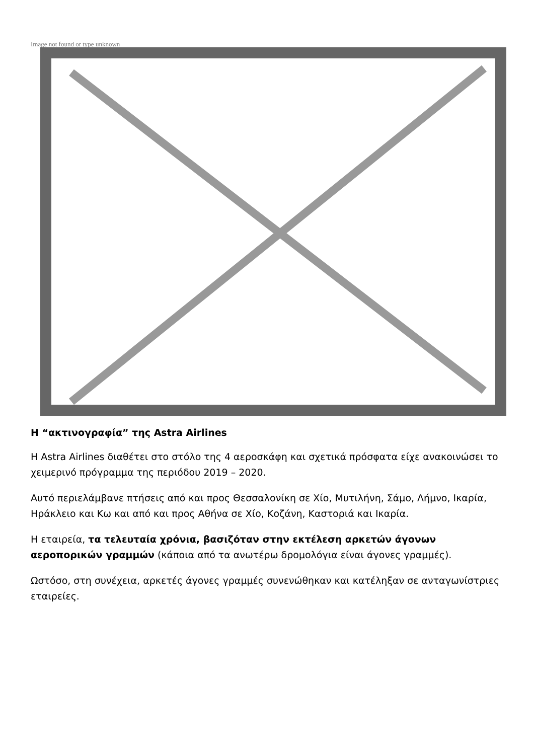Image not found or type unknown
Η “ακτινογραφία” της Astra Airlines
Η Astra Airlines διαθέτει στο στόλο της 4 αεροσκάφη και σχετικά πρόσφατα είχε ανακοινώσει το χειμερινό πρόγραμμα της περιόδου 2019 – 2020.
Αυτό περιελάμβανε πτήσεις από και προς Θεσσαλονίκη σε Χίο, Μυτιλήνη, Σάμο, Λήμνο, Ικαρία, Ηράκλειο και Κω και από και προς Αθήνα σε Χίο, Κοζάνη, Καστοριά και Ικαρία.
Η εταιρεία, τα τελευταία χρόνια, βασιζόταν στην εκτέλεση αρκετών άγονων αεροπορικών γραμμών (κάποια από τα ανωτέρω δρομολόγια είναι άγονες γραμμές).
Ωστόσο, στη συνέχεια, αρκετές άγονες γραμμές συνενώθηκαν και κατέληξαν σε ανταγωνίστριες εταιρείες.